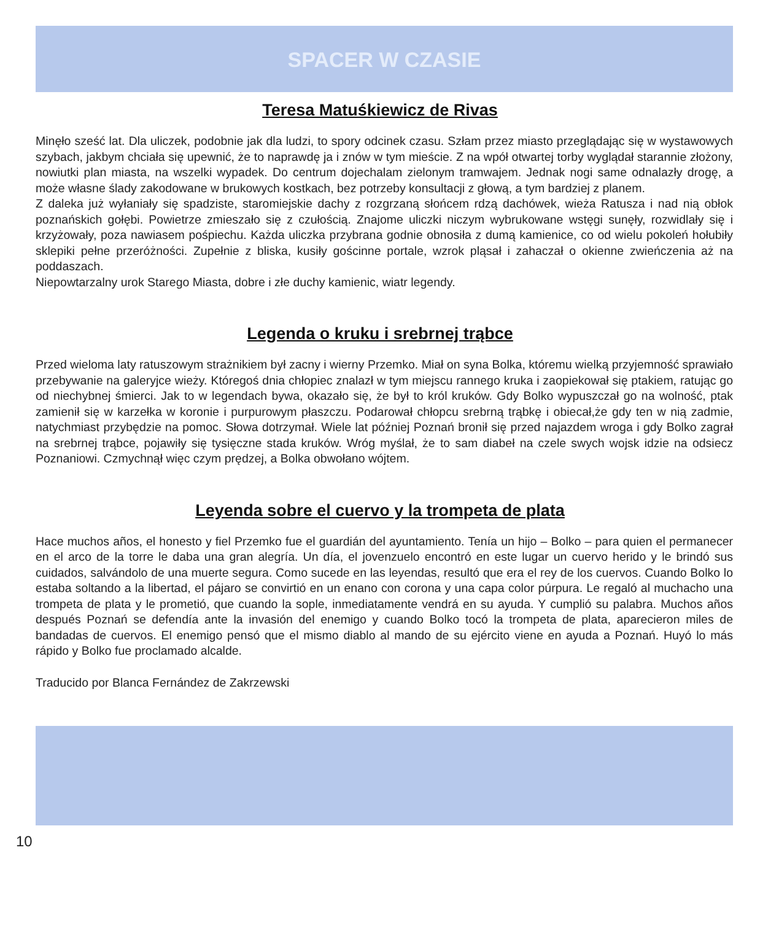SPACER W CZASIE
Teresa Matuśkiewicz de Rivas
Minęło sześć lat. Dla uliczek, podobnie jak dla ludzi, to spory odcinek czasu. Szłam przez miasto przeglądając się w wystawowych szybach, jakbym chciała się upewnić, że to naprawdę ja i znów w tym mieście. Z na wpół otwartej torby wyglądał starannie złożony, nowiutki plan miasta, na wszelki wypadek. Do centrum dojechalam zielonym tramwajem. Jednak nogi same odnalazły drogę, a może własne ślady zakodowane w brukowych kostkach, bez potrzeby konsultacji z głową, a tym bardziej z planem.
Z daleka już wyłaniały się spadziste, staromiejskie dachy z rozgrzaną słońcem rdzą dachówek, wieża Ratusza i nad nią obłok poznańskich gołębi. Powietrze zmieszało się z czułością. Znajome uliczki niczym wybrukowane wstęgi sunęły, rozwidlały się i krzyżowały, poza nawiasem pośpiechu. Każda uliczka przybrana godnie obnosiła z dumą kamienice, co od wielu pokoleń hołubiły sklepiki pełne przeróżności. Zupełnie z bliska, kusiły gościnne portale, wzrok pląsał i zahaczał o okienne zwieńczenia aż na poddaszach.
Niepowtarzalny urok Starego Miasta, dobre i złe duchy kamienic, wiatr legendy.
Legenda o kruku i srebrnej trąbce
Przed wieloma laty ratuszowym strażnikiem był zacny i wierny Przemko. Miał on syna Bolka, któremu wielką przyjemność sprawiało przebywanie na galeryjce wieży. Któregoś dnia chłopiec znalazł w tym miejscu rannego kruka i zaopiekował się ptakiem, ratując go od niechybnej śmierci. Jak to w legendach bywa, okazało się, że był to król kruków. Gdy Bolko wypuszczał go na wolność, ptak zamienił się w karzełka w koronie i purpurowym płaszczu. Podarował chłopcu srebrną trąbkę i obiecał,że gdy ten w nią zadmie, natychmiast przybędzie na pomoc. Słowa dotrzymał. Wiele lat później Poznań bronił się przed najazdem wroga i gdy Bolko zagrał na srebrnej trąbce, pojawiły się tysięczne stada kruków. Wróg myślał, że to sam diabeł na czele swych wojsk idzie na odsiecz Poznaniowi. Czmychnął więc czym prędzej, a Bolka obwołano wójtem.
Leyenda sobre el cuervo y la trompeta de plata
Hace muchos años, el honesto y fiel Przemko fue el guardián del ayuntamiento. Tenía un hijo – Bolko – para quien el permanecer en el arco de la torre le daba una gran alegría. Un día, el jovenzuelo encontró en este lugar un cuervo herido y le brindó sus cuidados, salvándolo de una muerte segura. Como sucede en las leyendas, resultó que era el rey de los cuervos. Cuando Bolko lo estaba soltando a la libertad, el pájaro se convirtió en un enano con corona y una capa color púrpura. Le regaló al muchacho una trompeta de plata y le prometió, que cuando la sople, inmediatamente vendrá en su ayuda. Y cumplió su palabra. Muchos años después Poznań se defendía ante la invasión del enemigo y cuando Bolko tocó la trompeta de plata, aparecieron miles de bandadas de cuervos. El enemigo pensó que el mismo diablo al mando de su ejército viene en ayuda a Poznań. Huyó lo más rápido y Bolko fue proclamado alcalde.
Traducido por Blanca Fernández de Zakrzewski
10